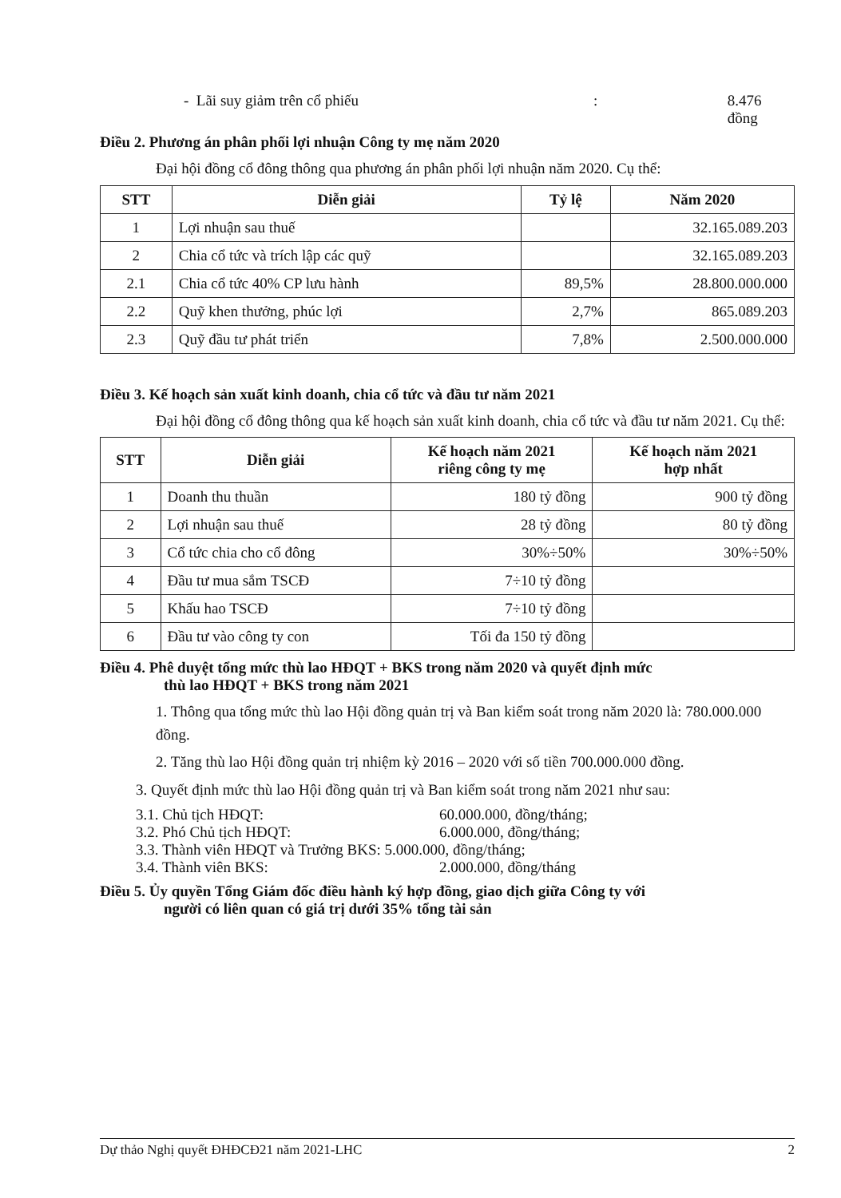- Lãi suy giảm trên cổ phiếu: 8.476 đồng
Điều 2. Phương án phân phối lợi nhuận Công ty mẹ năm 2020
Đại hội đồng cổ đông thông qua phương án phân phối lợi nhuận năm 2020. Cụ thể:
| STT | Diễn giải | Tỷ lệ | Năm 2020 |
| --- | --- | --- | --- |
| 1 | Lợi nhuận sau thuế | | 32.165.089.203 |
| 2 | Chia cổ tức và trích lập các quỹ | | 32.165.089.203 |
| 2.1 | Chia cổ tức 40% CP lưu hành | 89,5% | 28.800.000.000 |
| 2.2 | Quỹ khen thưởng, phúc lợi | 2,7% | 865.089.203 |
| 2.3 | Quỹ đầu tư phát triển | 7,8% | 2.500.000.000 |
Điều 3. Kế hoạch sản xuất kinh doanh, chia cổ tức và đầu tư năm 2021
Đại hội đồng cổ đông thông qua kế hoạch sản xuất kinh doanh, chia cổ tức và đầu tư năm 2021. Cụ thể:
| STT | Diễn giải | Kế hoạch năm 2021 riêng công ty mẹ | Kế hoạch năm 2021 hợp nhất |
| --- | --- | --- | --- |
| 1 | Doanh thu thuần | 180 tỷ đồng | 900 tỷ đồng |
| 2 | Lợi nhuận sau thuế | 28 tỷ đồng | 80 tỷ đồng |
| 3 | Cổ tức chia cho cổ đông | 30%÷50% | 30%÷50% |
| 4 | Đầu tư mua sắm TSCĐ | 7÷10 tỷ đồng | |
| 5 | Khấu hao TSCĐ | 7÷10 tỷ đồng | |
| 6 | Đầu tư vào công ty con | Tối đa 150 tỷ đồng | |
Điều 4. Phê duyệt tổng mức thù lao HĐQT + BKS trong năm 2020 và quyết định mức
thù lao HĐQT + BKS trong năm 2021
1. Thông qua tổng mức thù lao Hội đồng quản trị và Ban kiểm soát trong năm 2020 là: 780.000.000 đồng.
2. Tăng thù lao Hội đồng quản trị nhiệm kỳ 2016 – 2020 với số tiền 700.000.000 đồng.
3. Quyết định mức thù lao Hội đồng quản trị và Ban kiểm soát trong năm 2021 như sau:
3.1. Chủ tịch HĐQT: 60.000.000, đồng/tháng;
3.2. Phó Chủ tịch HĐQT: 6.000.000, đồng/tháng;
3.3. Thành viên HĐQT và Trưởng BKS: 5.000.000, đồng/tháng;
3.4. Thành viên BKS: 2.000.000, đồng/tháng
Điều 5. Ủy quyền Tổng Giám đốc điều hành ký hợp đồng, giao dịch giữa Công ty với
người có liên quan có giá trị dưới 35% tổng tài sản
Dự thảo Nghị quyết ĐHĐCĐ21 năm 2021-LHC 2